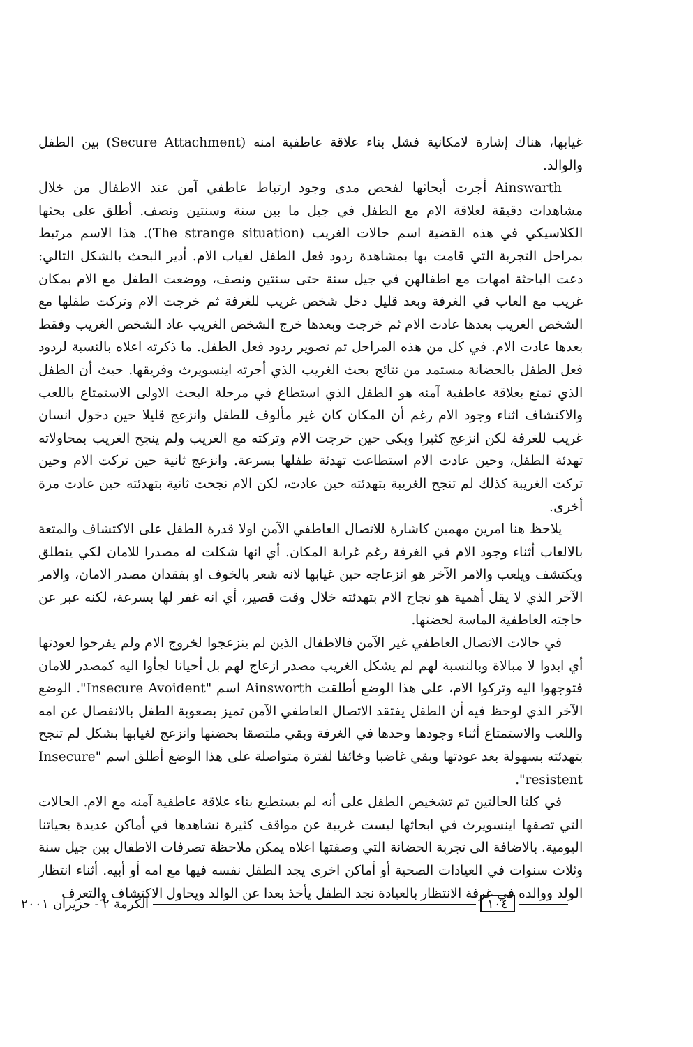غيابها، هناك إشارة لامكانية فشل بناء علاقة عاطفية امنه (Secure Attachment) بين الطفل والوالد.
Ainswarth أجرت أبحاثها لفحص مدى وجود ارتباط عاطفي آمن عند الاطفال من خلال مشاهدات دقيقة لعلاقة الام مع الطفل في جيل ما بين سنة وسنتين ونصف. أطلق على بحثها الكلاسيكي في هذه القضية اسم حالات الغريب (The strange situation). هذا الاسم مرتبط بمراحل التجربة التي قامت بها بمشاهدة ردود فعل الطفل لغياب الام. أدير البحث بالشكل التالي: دعت الباحثة امهات مع اطفالهن في جيل سنة حتى سنتين ونصف، ووضعت الطفل مع الام بمكان غريب مع العاب في الغرفة وبعد قليل دخل شخص غريب للغرفة ثم خرجت الام وتركت طفلها مع الشخص الغريب بعدها عادت الام ثم خرجت وبعدها خرج الشخص الغريب عاد الشخص الغريب وفقط بعدها عادت الام. في كل من هذه المراحل تم تصوير ردود فعل الطفل. ما ذكرته اعلاه بالنسبة لردود فعل الطفل بالحضانة مستمد من نتائج بحث الغريب الذي أجرته اينسويرث وفريقها. حيث أن الطفل الذي تمتع بعلاقة عاطفية آمنه هو الطفل الذي استطاع في مرحلة البحث الاولى الاستمتاع باللعب والاكتشاف اثناء وجود الام رغم أن المكان كان غير مألوف للطفل وانزعج قليلا حين دخول انسان غريب للغرفة لكن انزعج كثيرا وبكى حين خرجت الام وتركته مع الغريب ولم ينجح الغريب بمحاولاته تهدئة الطفل، وحين عادت الام استطاعت تهدئة طفلها بسرعة. وانزعج ثانية حين تركت الام وحين تركت الغريبة كذلك لم تنجح الغريبة بتهدئته حين عادت، لكن الام نجحت ثانية بتهدئته حين عادت مرة أخرى.
يلاحظ هنا امرين مهمين كاشارة للاتصال العاطفي الآمن اولا قدرة الطفل على الاكتشاف والمتعة بالالعاب أثناء وجود الام في الغرفة رغم غرابة المكان. أي انها شكلت له مصدرا للامان لكي ينطلق ويكتشف ويلعب والامر الآخر هو انزعاجه حين غيابها لانه شعر بالخوف او بفقدان مصدر الامان، والامر الآخر الذي لا يقل أهمية هو نجاح الام بتهدئته خلال وقت قصير، أي انه غفر لها بسرعة، لكنه عبر عن حاجته العاطفية الماسة لحضنها.
في حالات الاتصال العاطفي غير الآمن فالاطفال الذين لم ينزعجوا لخروج الام ولم يفرحوا لعودتها أي ابدوا لا مبالاة وبالنسبة لهم لم يشكل الغريب مصدر ازعاج لهم بل أحيانا لجأوا اليه كمصدر للامان فتوجهوا اليه وتركوا الام، على هذا الوضع أطلقت Ainsworth اسم "Insecure Avoident". الوضع الآخر الذي لوحظ فيه أن الطفل يفتقد الاتصال العاطفي الآمن تميز بصعوبة الطفل بالانفصال عن امه واللعب والاستمتاع أثناء وجودها وحدها في الغرفة وبقي ملتصقا بحضنها وانزعج لغيابها بشكل لم تنجح بتهدئته بسهولة بعد عودتها وبقي غاضبا وخائفا لفترة متواصلة على هذا الوضع أطلق اسم "Insecure resistent".
في كلتا الحالتين تم تشخيص الطفل على أنه لم يستطيع بناء علاقة عاطفية آمنه مع الام. الحالات التي تصفها اينسويرث في ابحاثها ليست غريبة عن مواقف كثيرة نشاهدها في أماكن عديدة بحياتنا اليومية. بالاضافة الى تجربة الحضانة التي وصفتها اعلاه يمكن ملاحظة تصرفات الاطفال بين جيل سنة وثلاث سنوات في العيادات الصحية أو أماكن اخرى يجد الطفل نفسه فيها مع امه أو أبيه. أثناء انتظار الولد ووالده في غرفة الانتظار بالعيادة نجد الطفل يأخذ بعدا عن الوالد ويحاول الاكتشاف والتعرف
الكرمة ٢ - حزيران ٢٠٠١ ١٠٤